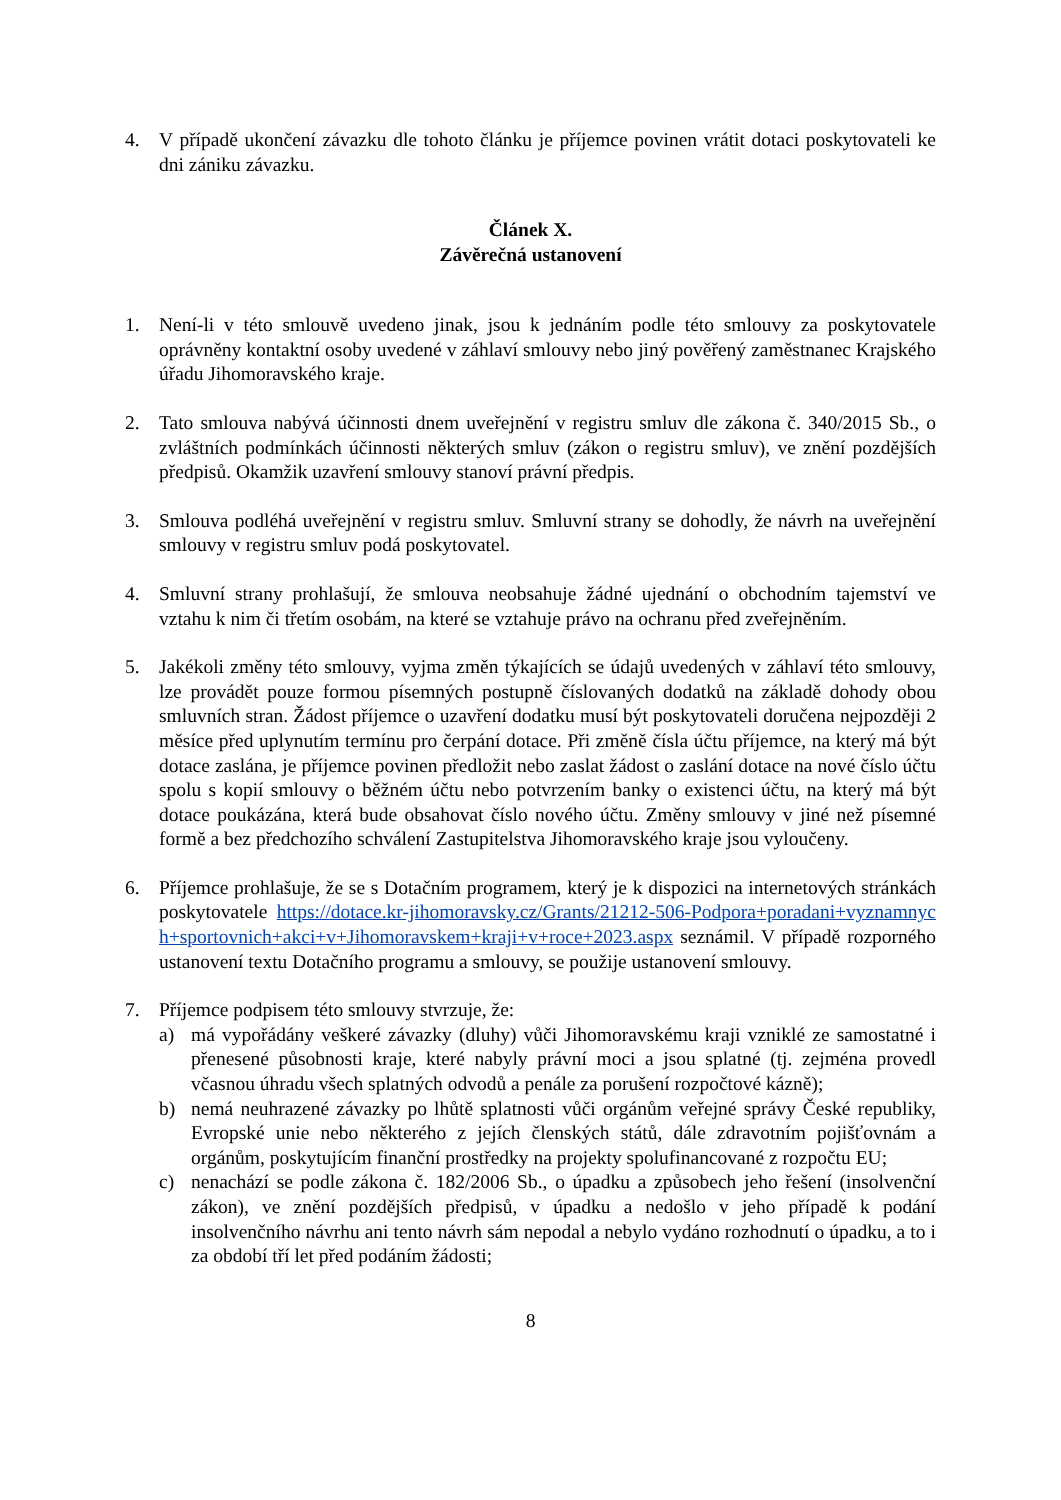4. V případě ukončení závazku dle tohoto článku je příjemce povinen vrátit dotaci poskytovateli ke dni zániku závazku.
Článek X.
Závěrečná ustanovení
1. Není-li v této smlouvě uvedeno jinak, jsou k jednáním podle této smlouvy za poskytovatele oprávněny kontaktní osoby uvedené v záhlaví smlouvy nebo jiný pověřený zaměstnanec Krajského úřadu Jihomoravského kraje.
2. Tato smlouva nabývá účinnosti dnem uveřejnění v registru smluv dle zákona č. 340/2015 Sb., o zvláštních podmínkách účinnosti některých smluv (zákon o registru smluv), ve znění pozdějších předpisů. Okamžik uzavření smlouvy stanoví právní předpis.
3. Smlouva podléhá uveřejnění v registru smluv. Smluvní strany se dohodly, že návrh na uveřejnění smlouvy v registru smluv podá poskytovatel.
4. Smluvní strany prohlašují, že smlouva neobsahuje žádné ujednání o obchodním tajemství ve vztahu k nim či třetím osobám, na které se vztahuje právo na ochranu před zveřejněním.
5. Jakékoli změny této smlouvy, vyjma změn týkajících se údajů uvedených v záhlaví této smlouvy, lze provádět pouze formou písemných postupně číslovaných dodatků na základě dohody obou smluvních stran. Žádost příjemce o uzavření dodatku musí být poskytovateli doručena nejpozději 2 měsíce před uplynutím termínu pro čerpání dotace. Při změně čísla účtu příjemce, na který má být dotace zaslána, je příjemce povinen předložit nebo zaslat žádost o zaslání dotace na nové číslo účtu spolu s kopií smlouvy o běžném účtu nebo potvrzením banky o existenci účtu, na který má být dotace poukázána, která bude obsahovat číslo nového účtu. Změny smlouvy v jiné než písemné formě a bez předchozího schválení Zastupitelstva Jihomoravského kraje jsou vyloučeny.
6. Příjemce prohlašuje, že se s Dotačním programem, který je k dispozici na internetových stránkách poskytovatele https://dotace.kr-jihomoravsky.cz/Grants/21212-506-Podpora+poradani+vyznamnych+sportovnich+akci+v+Jihomoravskem+kraji+v+roce+2023.aspx seznámil. V případě rozporného ustanovení textu Dotačního programu a smlouvy, se použije ustanovení smlouvy.
7. Příjemce podpisem této smlouvy stvrzuje, že:
a) má vypořádány veškeré závazky (dluhy) vůči Jihomoravskému kraji vzniklé ze samostatné i přenesené působnosti kraje, které nabyly právní moci a jsou splatné (tj. zejména provedl včasnou úhradu všech splatných odvodů a penále za porušení rozpočtové kázně);
b) nemá neuhrazené závazky po lhůtě splatnosti vůči orgánům veřejné správy České republiky, Evropské unie nebo některého z jejích členských států, dále zdravotním pojišťovnám a orgánům, poskytujícím finanční prostředky na projekty spolufinancované z rozpočtu EU;
c) nenachází se podle zákona č. 182/2006 Sb., o úpadku a způsobech jeho řešení (insolvenční zákon), ve znění pozdějších předpisů, v úpadku a nedošlo v jeho případě k podání insolvenčního návrhu ani tento návrh sám nepodal a nebylo vydáno rozhodnutí o úpadku, a to i za období tří let před podáním žádosti;
8